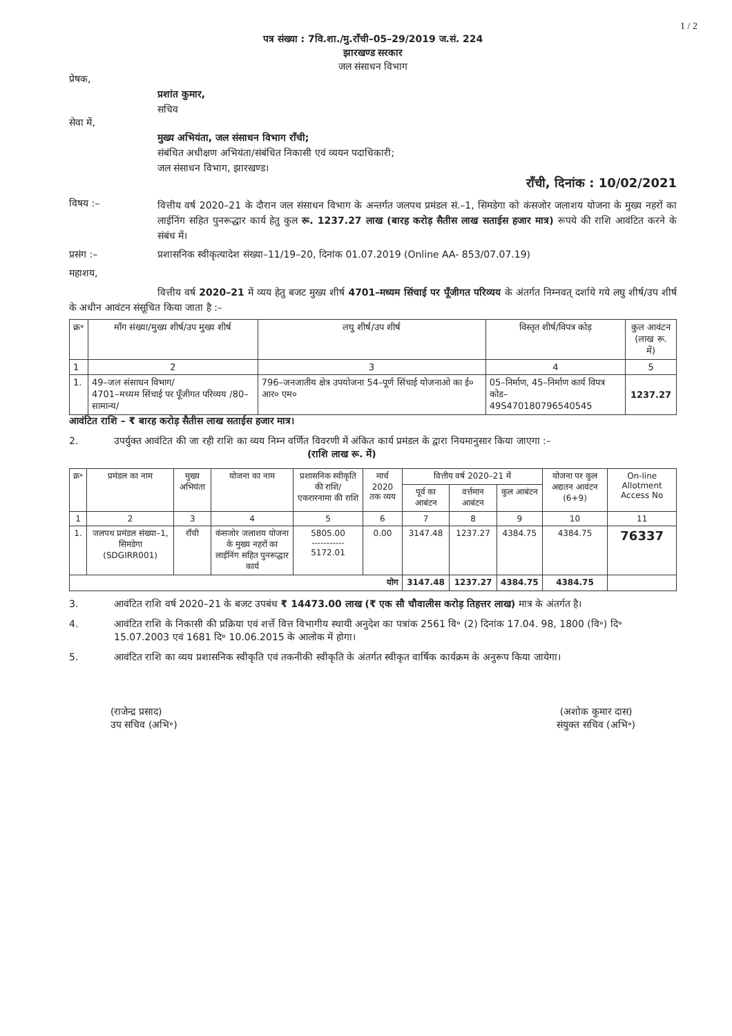1 / 2
पत्र संख्या : 7वि.शा./मु.राँची–05–29/2019 ज.सं. 224
झारखण्ड सरकार
जल संसाधन विभाग
प्रेषक,
प्रशांत कुमार,
सचिव
सेवा में,
मुख्य अभियंता, जल संसाधन विभाग राँची;
संबंधित अधीक्षण अभियंता/संबंधित निकासी एवं व्ययन पदाधिकारी;
जल संसाधन विभाग, झारखण्ड।
राँची, दिनांक : 10/02/2021
विषय :–
वित्तीय वर्ष 2020–21 के दौरान जल संसाधन विभाग के अन्तर्गत जलपथ प्रमंडल सं.–1, सिमडेगा को कंसजोर जलाशय योजना के मुख्य नहरों का लाईनिंग सहित पुनरूद्धार कार्य हेतु कुल रू. 1237.27 लाख (बारह करोड़ सैतीस लाख सताईस हजार मात्र) रूपये की राशि आवंटित करने के संबंध में।
प्रसंग :– प्रशासनिक स्वीकृत्यादेश संख्या–11/19–20, दिनांक 01.07.2019 (Online AA- 853/07.07.19)
महाशय,
वित्तीय वर्ष 2020–21 में व्यय हेतु बजट मुख्य शीर्ष 4701–मध्यम सिंचाई पर पूँजीगत परिव्यय के अंतर्गत निम्नवत् दर्शाये गये लघु शीर्ष/उप शीर्ष के अधीन आवंटन संसूचित किया जाता है :–
| क्र॰ | माँग संख्या/मुख्य शीर्ष/उप मुख्य शीर्ष | लघु शीर्ष/उप शीर्ष | विस्तृत शीर्ष/विपत्र कोड़ | कुल आवंटन (लाख रू. में) |
| --- | --- | --- | --- | --- |
| 1 | 2 | 3 | 4 | 5 |
| 1. | 49–जल संसाधन विभाग/ 4701–मध्यम सिंचाई पर पूँजीगत परिव्यय /80–सामान्य/ | 796–जनजातीय क्षेत्र उपयोजना 54–पूर्ण सिंचाई योजनाओ का ई० आर० एम० | 05–निर्माण, 45–निर्माण कार्य विपत्र कोड– 49S470180796540545 | 1237.27 |
आवंटित राशि – ₹ बारह करोड़ सैतीस लाख सताईस हजार मात्र।
2. उपर्युक्त आवंटित की जा रही राशि का व्यय निम्न वर्णित विवरणी में अंकित कार्य प्रमंडल के द्वारा नियमानुसार किया जाएगा :– (राशि लाख रू. में)
| क्र॰ | प्रमंडल का नाम | मुख्य अभियंता | योजना का नाम | प्रशासनिक स्वीकृति की राशि/ एकरारनामा की राशि | मार्च 2020 तक व्यय | वित्तीय वर्ष 2020–21 में | | | योजना पर कुल अद्यतन आवंटन (6+9) | On-line Allotment Access No |
| --- | --- | --- | --- | --- | --- | --- | --- | --- | --- | --- |
| | | | | | | पूर्व का आबंटन | वर्त्तमान आबंटन | कुल आबंटन | | |
| 1 | 2 | 3 | 4 | 5 | 6 | 7 | 8 | 9 | 10 | 11 |
| 1. | जलपथ प्रमंडल संख्या–1, सिमडेगा (SDGIRR001) | राँची | कंसजोर जलाशय योजना के मुख्य नहरों का लाईनिंग सहित पुनरूद्धार कार्य | 5805.00 ----------- 5172.01 | 0.00 | 3147.48 | 1237.27 | 4384.75 | 4384.75 | 76337 |
| योग | | | | | | 3147.48 | 1237.27 | 4384.75 | 4384.75 | |
3. आवंटित राशि वर्ष 2020–21 के बजट उपबंध ₹ 14473.00 लाख (₹ एक सौ चौवालीस करोड़ तिहत्तर लाख) मात्र के अंतर्गत है।
4. आवंटित राशि के निकासी की प्रक्रिया एवं शर्त्ते वित्त विभागीय स्थायी अनुदेश का पत्रांक 2561 वि॰ (2) दिनांक 17.04. 98, 1800 (वि॰) दि॰ 15.07.2003 एवं 1681 दि॰ 10.06.2015 के आलोक में होगा।
5. आवंटित राशि का व्यय प्रशासनिक स्वीकृति एवं तकनीकी स्वीकृति के अंतर्गत स्वीकृत वार्षिक कार्यक्रम के अनुरूप किया जायेगा।
(राजेन्द्र प्रसाद)
उप सचिव (अभि॰)
(अशोक कुमार दास)
संयुक्त सचिव (अभि॰)